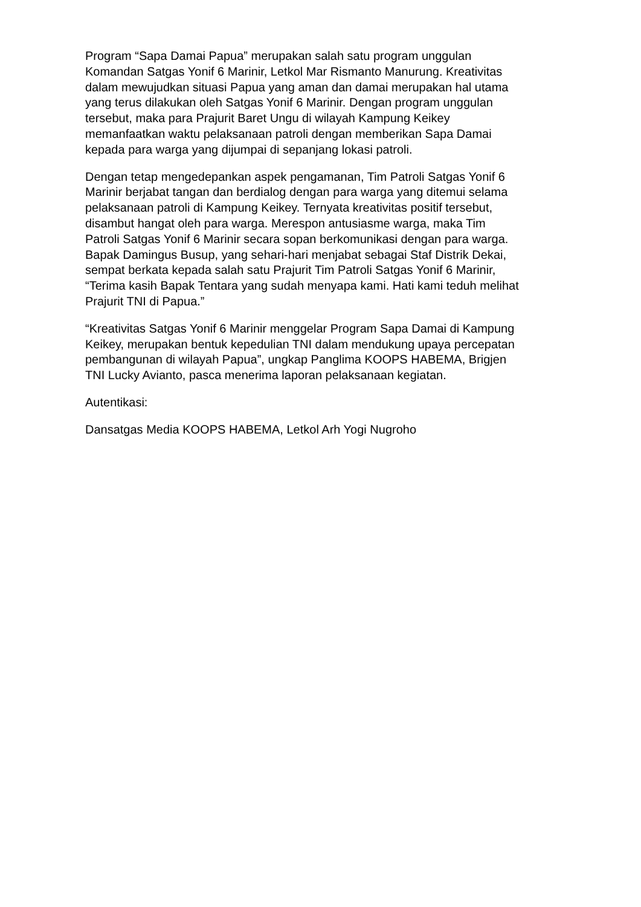Program “Sapa Damai Papua” merupakan salah satu program unggulan
Komandan Satgas Yonif 6 Marinir, Letkol Mar Rismanto Manurung. Kreativitas
dalam mewujudkan situasi Papua yang aman dan damai merupakan hal utama
yang terus dilakukan oleh Satgas Yonif 6 Marinir. Dengan program unggulan
tersebut, maka para Prajurit Baret Ungu di wilayah Kampung Keikey
memanfaatkan waktu pelaksanaan patroli dengan memberikan Sapa Damai
kepada para warga yang dijumpai di sepanjang lokasi patroli.
Dengan tetap mengedepankan aspek pengamanan, Tim Patroli Satgas Yonif 6
Marinir berjabat tangan dan berdialog dengan para warga yang ditemui selama
pelaksanaan patroli di Kampung Keikey. Ternyata kreativitas positif tersebut,
disambut hangat oleh para warga. Merespon antusiasme warga, maka Tim
Patroli Satgas Yonif 6 Marinir secara sopan berkomunikasi dengan para warga.
Bapak Damingus Busup, yang sehari-hari menjabat sebagai Staf Distrik Dekai,
sempat berkata kepada salah satu Prajurit Tim Patroli Satgas Yonif 6 Marinir,
“Terima kasih Bapak Tentara yang sudah menyapa kami. Hati kami teduh melihat
Prajurit TNI di Papua.”
“Kreativitas Satgas Yonif 6 Marinir menggelar Program Sapa Damai di Kampung
Keikey, merupakan bentuk kepedulian TNI dalam mendukung upaya percepatan
pembangunan di wilayah Papua”, ungkap Panglima KOOPS HABEMA, Brigjen
TNI Lucky Avianto, pasca menerima laporan pelaksanaan kegiatan.
Autentikasi:
Dansatgas Media KOOPS HABEMA, Letkol Arh Yogi Nugroho